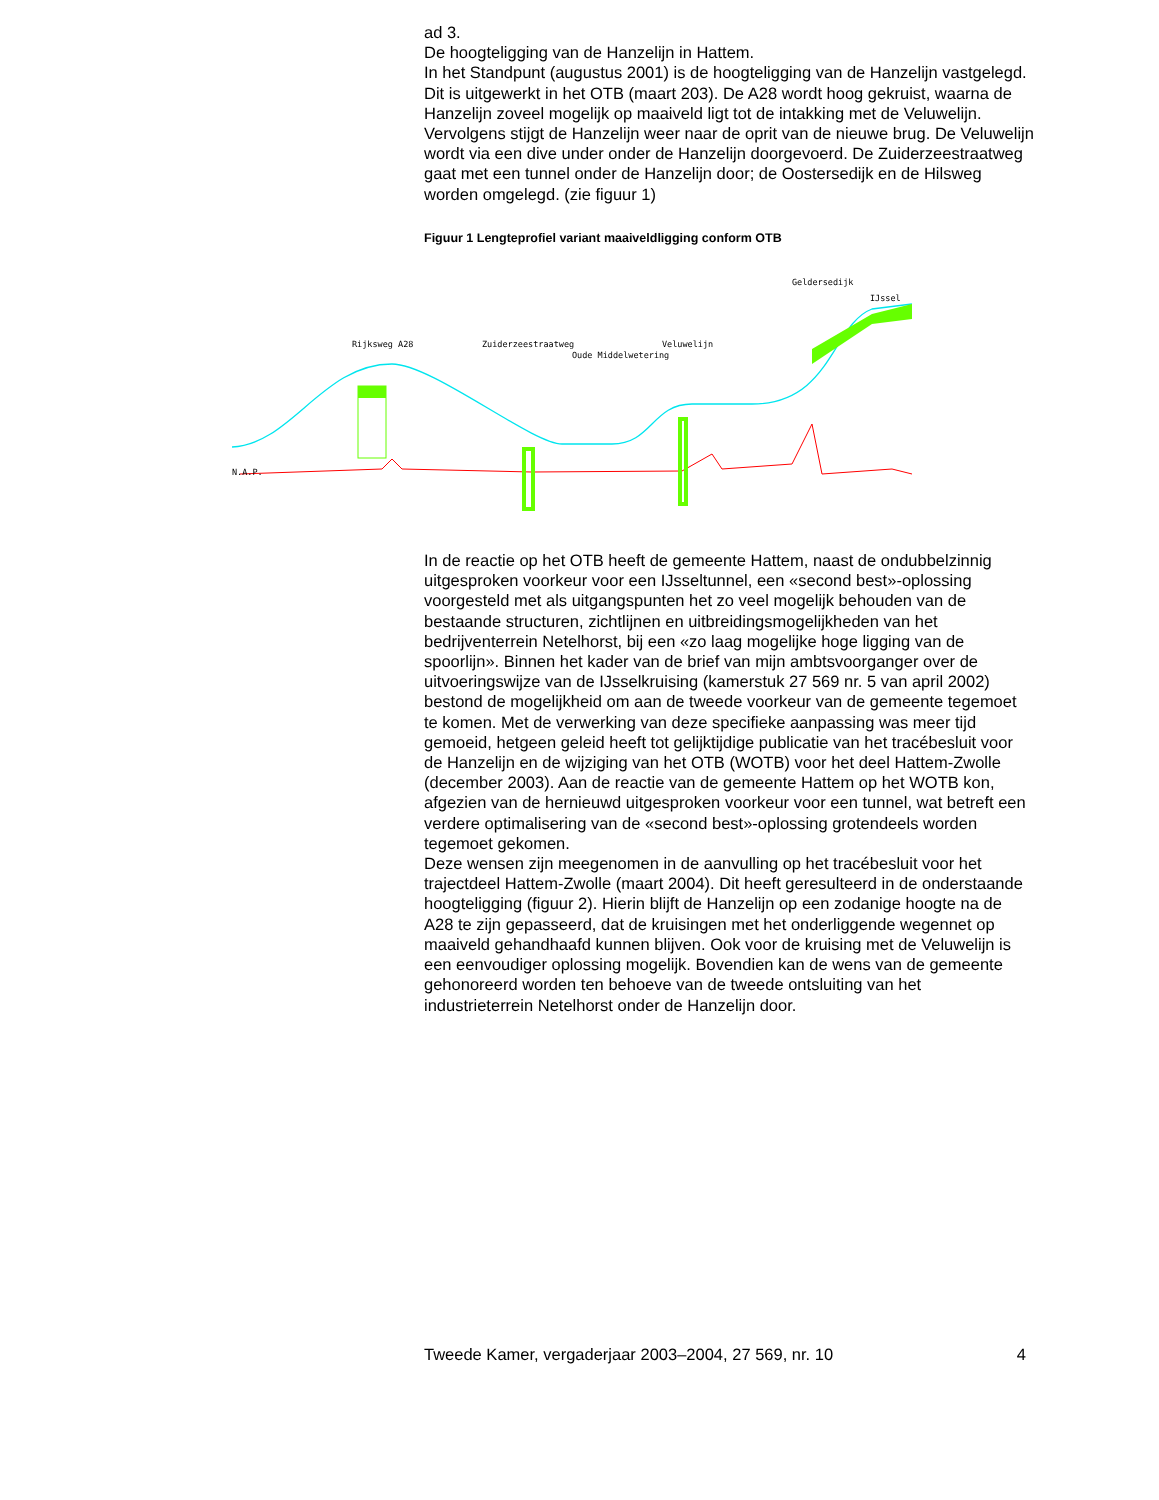ad 3.
De hoogteligging van de Hanzelijn in Hattem.
In het Standpunt (augustus 2001) is de hoogteligging van de Hanzelijn vastgelegd. Dit is uitgewerkt in het OTB (maart 203). De A28 wordt hoog gekruist, waarna de Hanzelijn zoveel mogelijk op maaiveld ligt tot de intakking met de Veluwelijn. Vervolgens stijgt de Hanzelijn weer naar de oprit van de nieuwe brug. De Veluwelijn wordt via een dive under onder de Hanzelijn doorgevoerd. De Zuiderzeestraatweg gaat met een tunnel onder de Hanzelijn door; de Oostersedijk en de Hilsweg worden omgelegd. (zie figuur 1)
Figuur 1 Lengteprofiel variant maaiveldligging conform OTB
N.A.P.
Rijksweg A28 Zuiderzeestraatweg
Oude Middelwetering
Veluwelijn
Geldersedijk
IJssel
In de reactie op het OTB heeft de gemeente Hattem, naast de ondubbelzinnig uitgesproken voorkeur voor een IJsseltunnel, een «second best»-oplossing voorgesteld met als uitgangspunten het zo veel mogelijk behouden van de bestaande structuren, zichtlijnen en uitbreidingsmogelijkheden van het bedrijventerrein Netelhorst, bij een «zo laag mogelijke hoge ligging van de spoorlijn». Binnen het kader van de brief van mijn ambtsvoorganger over de uitvoeringswijze van de IJsselkruising (kamerstuk 27 569 nr. 5 van april 2002) bestond de mogelijkheid om aan de tweede voorkeur van de gemeente tegemoet te komen. Met de verwerking van deze specifieke aanpassing was meer tijd gemoeid, hetgeen geleid heeft tot gelijktijdige publicatie van het tracébesluit voor de Hanzelijn en de wijziging van het OTB (WOTB) voor het deel Hattem-Zwolle (december 2003). Aan de reactie van de gemeente Hattem op het WOTB kon, afgezien van de hernieuwd uitgesproken voorkeur voor een tunnel, wat betreft een verdere optimalisering van de «second best»-oplossing grotendeels worden tegemoet gekomen.
Deze wensen zijn meegenomen in de aanvulling op het tracébesluit voor het trajectdeel Hattem-Zwolle (maart 2004). Dit heeft geresulteerd in de onderstaande hoogteligging (figuur 2). Hierin blijft de Hanzelijn op een zodanige hoogte na de A28 te zijn gepasseerd, dat de kruisingen met het onderliggende wegennet op maaiveld gehandhaafd kunnen blijven. Ook voor de kruising met de Veluwelijn is een eenvoudiger oplossing mogelijk. Bovendien kan de wens van de gemeente gehonoreerd worden ten behoeve van de tweede ontsluiting van het industrieterrein Netelhorst onder de Hanzelijn door.
Tweede Kamer, vergaderjaar 2003–2004, 27 569, nr. 10 4